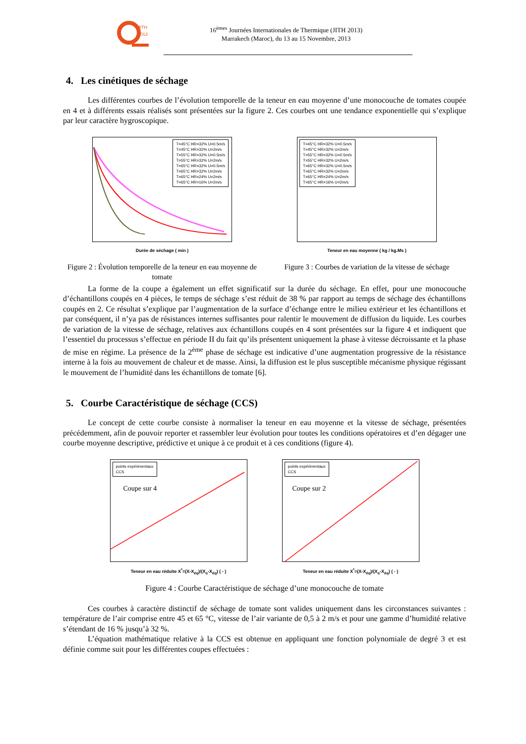JITH
2013
16<sup>èmes</sup> Journées Internationales de Thermique (JITH 2013)
Marrakech (Maroc), du 13 au 15 Novembre, 2013
4. Les cinétiques de séchage
Les différentes courbes de l’évolution temporelle de la teneur en eau moyenne d’une monocouche de tomates coupée en 4 et à différents essais réalisés sont présentées sur la figure 2. Ces courbes ont une tendance exponentielle qui s’explique par leur caractère hygroscopique.
T=45°C HR=32% U=0.5m/s
T=45°C HR=32% U=2m/s
T=55°C HR=32% U=0.5m/s
T=55°C HR=32% U=2m/s
T=65°C HR=32% U=0.5m/s
T=65°C HR=32% U=2m/s
T=65°C HR=24% U=2m/s
T=65°C HR=16% U=2m/s
Durée de séchage ( min )
Figure 2 : Évolution temporelle de la teneur en eau moyenne de tomate
T=45°C HR=32% U=0.5m/s
T=45°C HR=32% U=2m/s
T=55°C HR=32% U=0.5m/s
T=55°C HR=32% U=2m/s
T=65°C HR=32% U=0.5m/s
T=65°C HR=32% U=2m/s
T=65°C HR=24% U=2m/s
T=65°C HR=16% U=2m/s
Teneur en eau moyenne ( kg / kg.Ms )
Figure 3 : Courbes de variation de la vitesse de séchage
La forme de la coupe a également un effet significatif sur la durée du séchage. En effet, pour une monocouche d’échantillons coupés en 4 pièces, le temps de séchage s’est réduit de 38 % par rapport au temps de séchage des échantillons coupés en 2. Ce résultat s’explique par l’augmentation de la surface d’échange entre le milieu extérieur et les échantillons et par conséquent, il n’ya pas de résistances internes suffisantes pour ralentir le mouvement de diffusion du liquide. Les courbes de variation de la vitesse de séchage, relatives aux échantillons coupés en 4 sont présentées sur la figure 4 et indiquent que l’essentiel du processus s’effectue en période II du fait qu’ils présentent uniquement la phase à vitesse décroissante et la phase de mise en régime. La présence de la 2<sup>ème</sup> phase de séchage est indicative d’une augmentation progressive de la résistance interne à la fois au mouvement de chaleur et de masse. Ainsi, la diffusion est le plus susceptible mécanisme physique régissant le mouvement de l’humidité dans les échantillons de tomate [6].
5. Courbe Caractéristique de séchage (CCS)
Le concept de cette courbe consiste à normaliser la teneur en eau moyenne et la vitesse de séchage, présentées précédemment, afin de pouvoir reporter et rassembler leur évolution pour toutes les conditions opératoires et d’en dégager une courbe moyenne descriptive, prédictive et unique à ce produit et à ces conditions (figure 4).
points expérimentaux
CCS
Coupe sur 4
Teneur en eau réduite X<sup>*</sup>=(X-X<sub>éq</sub>)/(X<sub>o</sub>-X<sub>éq</sub>) ( - )
points expérimentaux
CCS
Coupe sur 2
Teneur en eau réduite X<sup>*</sup>=(X-X<sub>éq</sub>)/(X<sub>o</sub>-X<sub>éq</sub>) ( - )
Figure 4 : Courbe Caractéristique de séchage d’une monocouche de tomate
Ces courbes à caractère distinctif de séchage de tomate sont valides uniquement dans les circonstances suivantes : température de l’air comprise entre 45 et 65 °C, vitesse de l’air variante de 0,5 à 2 m/s et pour une gamme d’humidité relative s’étendant de 16 % jusqu’à 32 %.
L’équation mathématique relative à la CCS est obtenue en appliquant une fonction polynomiale de degré 3 et est définie comme suit pour les différentes coupes effectuées :